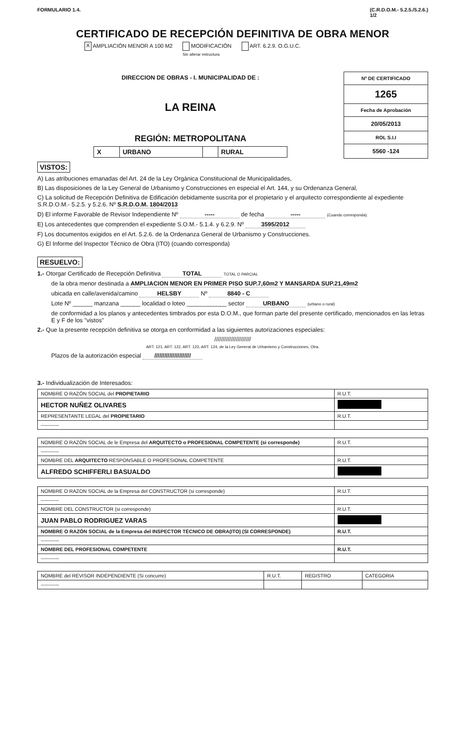FORMULARIO 1.4. (C.R.D.O.M.- 5.2.5./5.2.6.)
1/2
CERTIFICADO DE RECEPCIÓN DEFINITIVA DE OBRA MENOR
X AMPLIACIÓN MENOR A 100 M2 MODIFICACIÓN
Sin alterar estructura ART. 6.2.9. O.G.U.C.
DIRECCION DE OBRAS - I. MUNICIPALIDAD DE :
LA REINA
REGIÓN: METROPOLITANA
| X | URBANO | | RURAL |
Nº DE CERTIFICADO
1265
Fecha de Aprobación
20/05/2013
ROL S.I.I
5560 -124
VISTOS:
A) Las atribuciones emanadas del Art. 24 de la Ley Orgánica Constitucional de Municipalidades,
B) Las disposiciones de la Ley General de Urbanismo y Construcciones en especial el Art. 144, y su Ordenanza General,
C) La solicitud de Recepción Definitiva de Edificación debidamente suscrita por el propietario y el arquitecto correspondiente al expediente S.R.D.O.M.- 5.2.5. y 5.2.6. Nº S.R.D.O.M. 1804/2013
D) El informe Favorable de Revisor Independiente Nº ----- de fecha ----- (Cuando corresponda).
E) Los antecedentes que comprenden el expediente S.O.M.- 5.1.4. y 6.2.9. Nº 3595/2012
F) Los documentos exigidos en el Art. 5.2.6. de la Ordenanza General de Urbanismo y Construcciones.
G) El Informe del Inspector Técnico de Obra (ITO) (cuando corresponda)
RESUELVO:
1.- Otorgar Certificado de Recepción Definitiva TOTAL TOTAL O PARCIAL
de la obra menor destinada a AMPLIACION MENOR EN PRIMER PISO SUP.7,60m2 Y MANSARDA SUP.21,49m2
ubicada en calle/avenida/camino HELSBY Nº 8840 - C
Lote Nº ______ manzana ______ localidad o loteo ____________ sector URBANO (urbano o rural)
de conformidad a los planos y antecedentes timbrados por esta D.O.M., que forman parte del presente certificado, mencionados en las letras E y F de los "vistos"
2.- Que la presente recepción definitiva se otorga en conformidad a las siguientes autorizaciones especiales:
//////////////////////
ART. 121, ART. 122, ART. 123, ART. 124, de la Ley General de Urbanismo y Construcciones, Otra.
Plazos de la autorización especial //////////////////////
3.- Individualización de Interesados:
| NOMBRE O RAZÓN SOCIAL del PROPIETARIO | R.U.T. |
| HECTOR NUÑEZ OLIVARES | |
| REPRESENTANTE LEGAL del PROPIETARIO | R.U.T. |
| ----------- | |
| NOMBRE O RAZÓN SOCIAL de le Empresa del ARQUITECTO o PROFESIONAL COMPETENTE (si corresponde) | R.U.T. |
| ----------- | |
| NOMBRE DEL ARQUITECTO RESPONSABLE O PROFESIONAL COMPETENTE | R.U.T. |
| ALFREDO SCHIFFERLI BASUALDO | |
| NOMBRE O RAZON SOCIAL de la Empresa del CONSTRUCTOR (si corresponde) | R.U.T. |
| ----------- | |
| NOMBRE DEL CONSTRUCTOR (si corresponde) | R.U.T. |
| JUAN PABLO RODRIGUEZ VARAS | |
| NOMBRE O RAZÓN SOCIAL de la Empresa del INSPECTOR TÉCNICO DE OBRA(ITO) (SI CORRESPONDE) | R.U.T. |
| ----------- | |
| NOMBRE DEL PROFESIONAL COMPETENTE | R.U.T. |
| ----------- | |
| NOMBRE del REVISOR INDEPENDIENTE (Si concurre) | R.U.T. | REGISTRO | CATEGORIA |
| ----------- | | | |